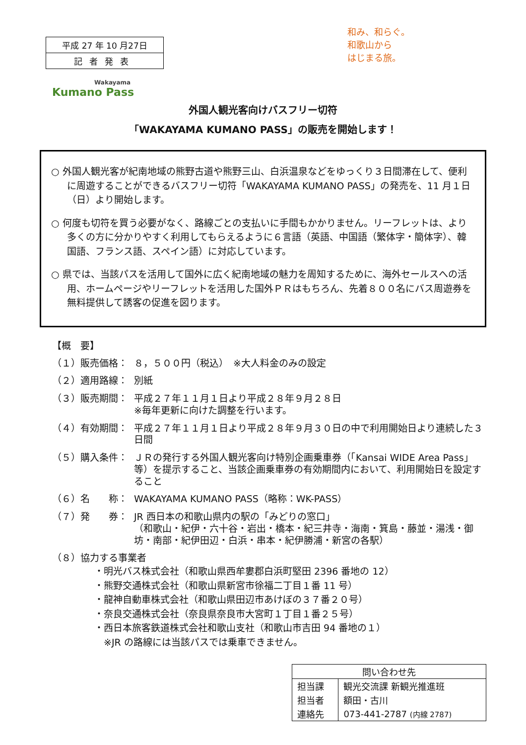平成 27 年 10 月27日
記者発表
Wakayama
Kumano Pass
和み、和らぐ。
和歌山から
はじまる旅。
外国人観光客向けバスフリー切符
「WAKAYAMA KUMANO PASS」の販売を開始します！
○ 外国人観光客が紀南地域の熊野古道や熊野三山、白浜温泉などをゆっくり３日間滞在して、便利に周遊することができるバスフリー切符「WAKAYAMA KUMANO PASS」の発売を、11 月１日（日）より開始します。
○ 何度も切符を買う必要がなく、路線ごとの支払いに手間もかかりません。リーフレットは、より多くの方に分かりやすく利用してもらえるように６言語（英語、中国語（繁体字・簡体字）、韓国語、フランス語、スペイン語）に対応しています。
○ 県では、当該パスを活用して国外に広く紀南地域の魅力を周知するために、海外セールスへの活用、ホームページやリーフレットを活用した国外ＰＲはもちろん、先着８００名にバス周遊券を無料提供して誘客の促進を図ります。
【概　要】
（１）販売価格： ８，５００円（税込）　※大人料金のみの設定
（２）適用路線： 別紙
（３）販売期間： 平成２７年１１月１日より平成２８年９月２８日
※毎年更新に向けた調整を行います。
（４）有効期間： 平成２７年１１月１日より平成２８年９月３０日の中で利用開始日より連続した３日間
（５）購入条件： ＪＲの発行する外国人観光客向け特別企画乗車券（「Kansai WIDE Area Pass」等）を提示すること、当該企画乗車券の有効期間内において、利用開始日を設定すること
（６）名　　称： WAKAYAMA KUMANO PASS（略称：WK-PASS）
（７）発　　券： JR 西日本の和歌山県内の駅の「みどりの窓口」
（和歌山・紀伊・六十谷・岩出・橋本・紀三井寺・海南・箕島・藤並・湯浅・御坊・南部・紀伊田辺・白浜・串本・紀伊勝浦・新宮の各駅）
（８）協力する事業者
・明光バス株式会社（和歌山県西牟婁郡白浜町堅田 2396 番地の 12）
・熊野交通株式会社（和歌山県新宮市徐福二丁目１番 11 号）
・龍神自動車株式会社（和歌山県田辺市あけぼの３７番２０号）
・奈良交通株式会社（奈良県奈良市大宮町１丁目１番２５号）
・西日本旅客鉄道株式会社和歌山支社（和歌山市吉田 94 番地の１）
　※JR の路線には当該パスでは乗車できません。
| 問い合わせ先 | |
| 担当課 | 観光交流課 新観光推進班 |
| 担当者 | 額田・古川 |
| 連絡先 | 073-441-2787 (内線 2787) |